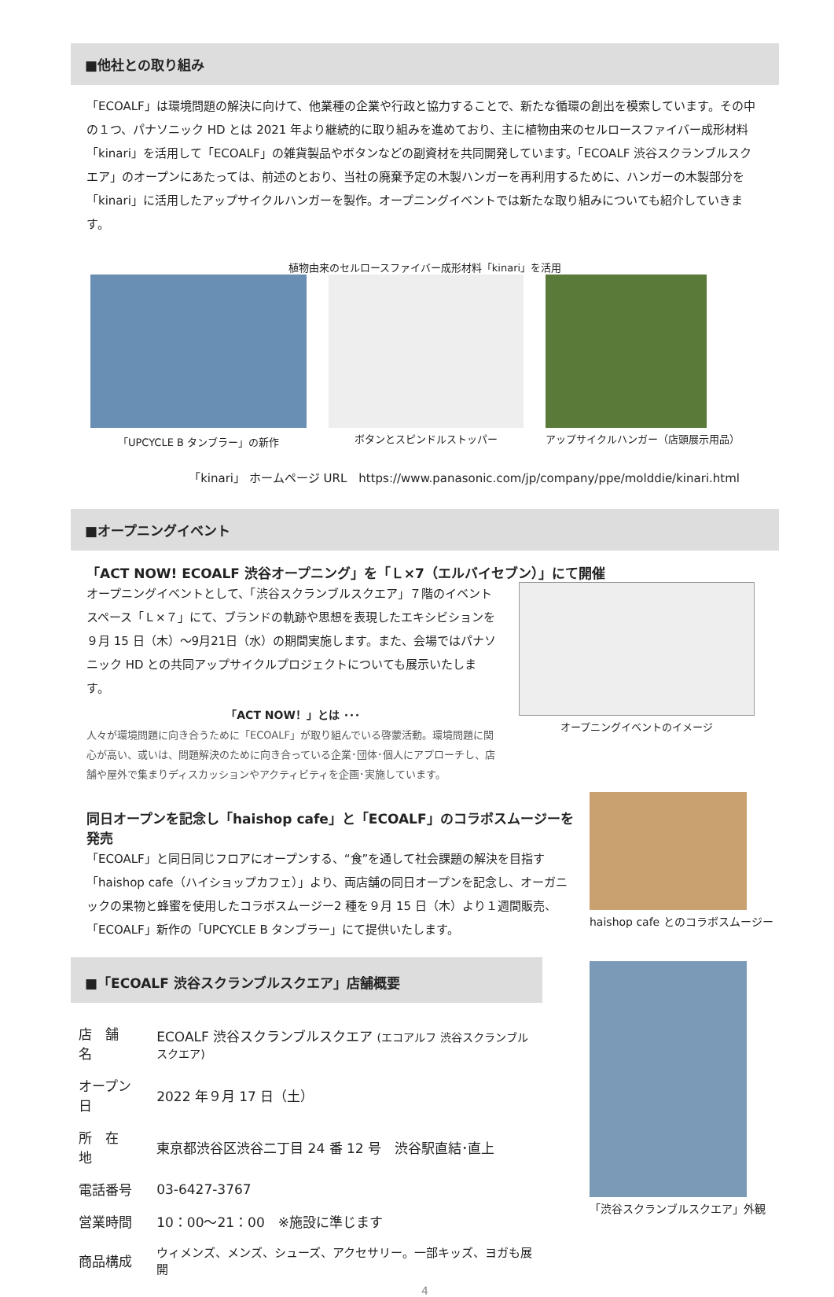■他社との取り組み
「ECOALF」は環境問題の解決に向けて、他業種の企業や行政と協力することで、新たな循環の創出を模索しています。その中の１つ、パナソニック HD とは 2021 年より継続的に取り組みを進めており、主に植物由来のセルロースファイバー成形材料「kinari」を活用して「ECOALF」の雑貨製品やボタンなどの副資材を共同開発しています。「ECOALF 渋谷スクランブルスクエア」のオープンにあたっては、前述のとおり、当社の廃棄予定の木製ハンガーを再利用するために、ハンガーの木製部分を「kinari」に活用したアップサイクルハンガーを製作。オープニングイベントでは新たな取り組みについても紹介していきます。
植物由来のセルロースファイバー成形材料「kinari」を活用
「UPCYCLE B タンブラー」の新作 ボタンとスピンドルストッパー アップサイクルハンガー（店頭展示用品）
「kinari」 ホームページ URL　https://www.panasonic.com/jp/company/ppe/molddie/kinari.html
■オープニングイベント
「ACT NOW! ECOALF 渋谷オープニング」を「Ｌ×7（エルバイセブン）」にて開催
オープニングイベントとして、「渋谷スクランブルスクエア」７階のイベントスペース「Ｌ×７」にて、ブランドの軌跡や思想を表現したエキシビションを９月 15 日（木）～9月21日（水）の期間実施します。また、会場ではパナソニック HD との共同アップサイクルプロジェクトについても展示いたします。
「ACT NOW！」とは ･･･
人々が環境問題に向き合うために「ECOALF」が取り組んでいる啓蒙活動。環境問題に関心が高い、或いは、問題解決のために向き合っている企業･団体･個人にアプローチし、店舗や屋外で集まりディスカッションやアクティビティを企画･実施しています。
オープニングイベントのイメージ
同日オープンを記念し「haishop cafe」と「ECOALF」のコラボスムージーを発売
「ECOALF」と同日同じフロアにオープンする、“食”を通して社会課題の解決を目指す「haishop cafe（ハイショップカフェ）」より、両店舗の同日オープンを記念し、オーガニックの果物と蜂蜜を使用したコラボスムージー2 種を９月 15 日（木）より１週間販売、「ECOALF」新作の「UPCYCLE B タンブラー」にて提供いたします。
haishop cafe とのコラボスムージー
■「ECOALF 渋谷スクランブルスクエア」店舗概要
| 店 舗 名 | ECOALF 渋谷スクランブルスクエア (エコアルフ 渋谷スクランブルスクエア) |
| オープン日 | 2022 年９月 17 日（土） |
| 所 在 地 | 東京都渋谷区渋谷二丁目 24 番 12 号 渋谷駅直結･直上 |
| 電話番号 | 03-6427-3767 |
| 営業時間 | 10：00～21：00 ※施設に準じます |
| 商品構成 | ウィメンズ、メンズ、シューズ、アクセサリー。一部キッズ、ヨガも展開 |
「渋谷スクランブルスクエア」外観
4